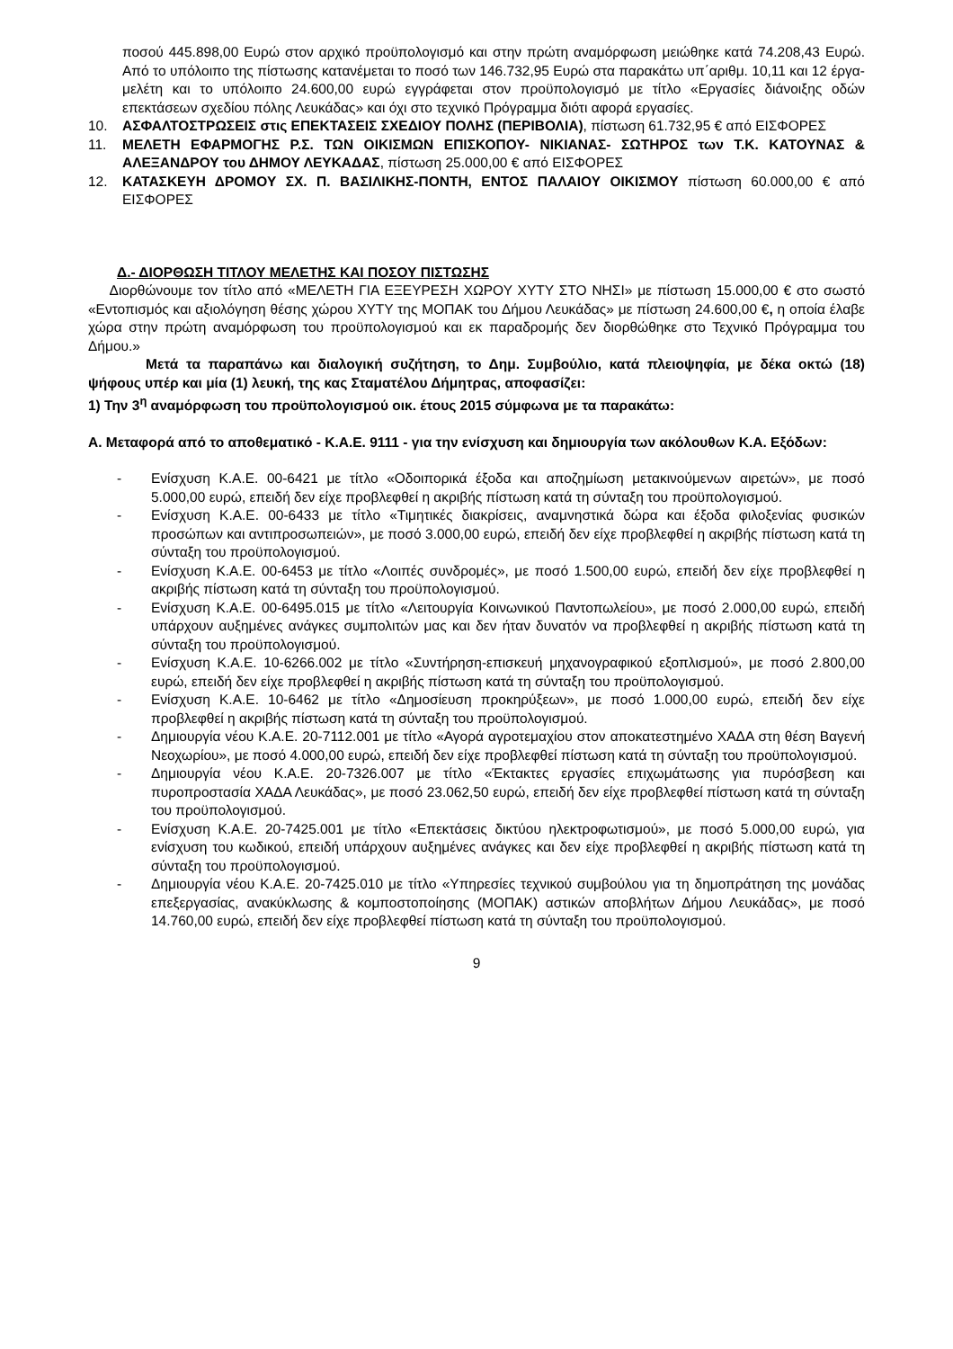ποσού 445.898,00 Ευρώ στον αρχικό προϋπολογισμό και στην πρώτη αναμόρφωση μειώθηκε κατά 74.208,43 Ευρώ. Από το υπόλοιπο της πίστωσης κατανέμεται το ποσό των 146.732,95 Ευρώ στα παρακάτω υπ΄αριθμ. 10,11 και 12 έργα-μελέτη και το υπόλοιπο 24.600,00 ευρώ εγγράφεται στον προϋπολογισμό με τίτλο «Εργασίες διάνοιξης οδών επεκτάσεων σχεδίου πόλης Λευκάδας» και όχι στο τεχνικό Πρόγραμμα διότι αφορά εργασίες.
10. ΑΣΦΑΛΤΟΣΤΡΩΣΕΙΣ στις ΕΠΕΚΤΑΣΕΙΣ ΣΧΕΔΙΟΥ ΠΟΛΗΣ (ΠΕΡΙΒΟΛΙΑ), πίστωση 61.732,95 € από ΕΙΣΦΟΡΕΣ
11. ΜΕΛΕΤΗ ΕΦΑΡΜΟΓΗΣ Ρ.Σ. ΤΩΝ ΟΙΚΙΣΜΩΝ ΕΠΙΣΚΟΠΟΥ- ΝΙΚΙΑΝΑΣ- ΣΩΤΗΡΟΣ των Τ.Κ. ΚΑΤΟΥΝΑΣ & ΑΛΕΞΑΝΔΡΟΥ του ΔΗΜΟΥ ΛΕΥΚΑΔΑΣ, πίστωση 25.000,00 € από ΕΙΣΦΟΡΕΣ
12. ΚΑΤΑΣΚΕΥΗ ΔΡΟΜΟΥ ΣΧ. Π. ΒΑΣΙΛΙΚΗΣ-ΠΟΝΤΗ, ΕΝΤΟΣ ΠΑΛΑΙΟΥ ΟΙΚΙΣΜΟΥ πίστωση 60.000,00 € από ΕΙΣΦΟΡΕΣ
Δ.- ΔΙΟΡΘΩΣΗ ΤΙΤΛΟΥ ΜΕΛΕΤΗΣ ΚΑΙ ΠΟΣΟΥ ΠΙΣΤΩΣΗΣ
Διορθώνουμε τον τίτλο από «ΜΕΛΕΤΗ ΓΙΑ ΕΞΕΥΡΕΣΗ ΧΩΡΟΥ ΧΥΤΥ ΣΤΟ ΝΗΣΙ» με πίστωση 15.000,00 € στο σωστό «Εντοπισμός και αξιολόγηση θέσης χώρου ΧΥΤΥ της ΜΟΠΑΚ του Δήμου Λευκάδας» με πίστωση 24.600,00 €, η οποία έλαβε χώρα στην πρώτη αναμόρφωση του προϋπολογισμού και εκ παραδρομής δεν διορθώθηκε στο Τεχνικό Πρόγραμμα του Δήμου.»
Μετά τα παραπάνω και διαλογική συζήτηση, το Δημ. Συμβούλιο, κατά πλειοψηφία, με δέκα οκτώ (18) ψήφους υπέρ και μία (1) λευκή, της κας Σταματέλου Δήμητρας, αποφασίζει:
1) Την 3<sup>η</sup> αναμόρφωση του προϋπολογισμού οικ. έτους 2015 σύμφωνα με τα παρακάτω:
Α. Μεταφορά από το αποθεματικό - Κ.Α.Ε. 9111 - για την ενίσχυση και δημιουργία των ακόλουθων Κ.Α. Εξόδων:
- Ενίσχυση Κ.Α.Ε. 00-6421 με τίτλο «Οδοιπορικά έξοδα και αποζημίωση μετακινούμενων αιρετών», με ποσό 5.000,00 ευρώ, επειδή δεν είχε προβλεφθεί η ακριβής πίστωση κατά τη σύνταξη του προϋπολογισμού.
- Ενίσχυση Κ.Α.Ε. 00-6433 με τίτλο «Τιμητικές διακρίσεις, αναμνηστικά δώρα και έξοδα φιλοξενίας φυσικών προσώπων και αντιπροσωπειών», με ποσό 3.000,00 ευρώ, επειδή δεν είχε προβλεφθεί η ακριβής πίστωση κατά τη σύνταξη του προϋπολογισμού.
- Ενίσχυση Κ.Α.Ε. 00-6453 με τίτλο «Λοιπές συνδρομές», με ποσό 1.500,00 ευρώ, επειδή δεν είχε προβλεφθεί η ακριβής πίστωση κατά τη σύνταξη του προϋπολογισμού.
- Ενίσχυση Κ.Α.Ε. 00-6495.015 με τίτλο «Λειτουργία Κοινωνικού Παντοπωλείου», με ποσό 2.000,00 ευρώ, επειδή υπάρχουν αυξημένες ανάγκες συμπολιτών μας και δεν ήταν δυνατόν να προβλεφθεί η ακριβής πίστωση κατά τη σύνταξη του προϋπολογισμού.
- Ενίσχυση Κ.Α.Ε. 10-6266.002 με τίτλο «Συντήρηση-επισκευή μηχανογραφικού εξοπλισμού», με ποσό 2.800,00 ευρώ, επειδή δεν είχε προβλεφθεί η ακριβής πίστωση κατά τη σύνταξη του προϋπολογισμού.
- Ενίσχυση Κ.Α.Ε. 10-6462 με τίτλο «Δημοσίευση προκηρύξεων», με ποσό 1.000,00 ευρώ, επειδή δεν είχε προβλεφθεί η ακριβής πίστωση κατά τη σύνταξη του προϋπολογισμού.
- Δημιουργία νέου Κ.Α.Ε. 20-7112.001 με τίτλο «Αγορά αγροτεμαχίου στον αποκατεστημένο ΧΑΔΑ στη θέση Βαγενή Νεοχωρίου», με ποσό 4.000,00 ευρώ, επειδή δεν είχε προβλεφθεί πίστωση κατά τη σύνταξη του προϋπολογισμού.
- Δημιουργία νέου Κ.Α.Ε. 20-7326.007 με τίτλο «Έκτακτες εργασίες επιχωμάτωσης για πυρόσβεση και πυροπροστασία ΧΑΔΑ Λευκάδας», με ποσό 23.062,50 ευρώ, επειδή δεν είχε προβλεφθεί πίστωση κατά τη σύνταξη του προϋπολογισμού.
- Ενίσχυση Κ.Α.Ε. 20-7425.001 με τίτλο «Επεκτάσεις δικτύου ηλεκτροφωτισμού», με ποσό 5.000,00 ευρώ, για ενίσχυση του κωδικού, επειδή υπάρχουν αυξημένες ανάγκες και δεν είχε προβλεφθεί η ακριβής πίστωση κατά τη σύνταξη του προϋπολογισμού.
- Δημιουργία νέου Κ.Α.Ε. 20-7425.010 με τίτλο «Υπηρεσίες τεχνικού συμβούλου για τη δημοπράτηση της μονάδας επεξεργασίας, ανακύκλωσης & κομποστοποίησης (ΜΟΠΑΚ) αστικών αποβλήτων Δήμου Λευκάδας», με ποσό 14.760,00 ευρώ, επειδή δεν είχε προβλεφθεί πίστωση κατά τη σύνταξη του προϋπολογισμού.
9